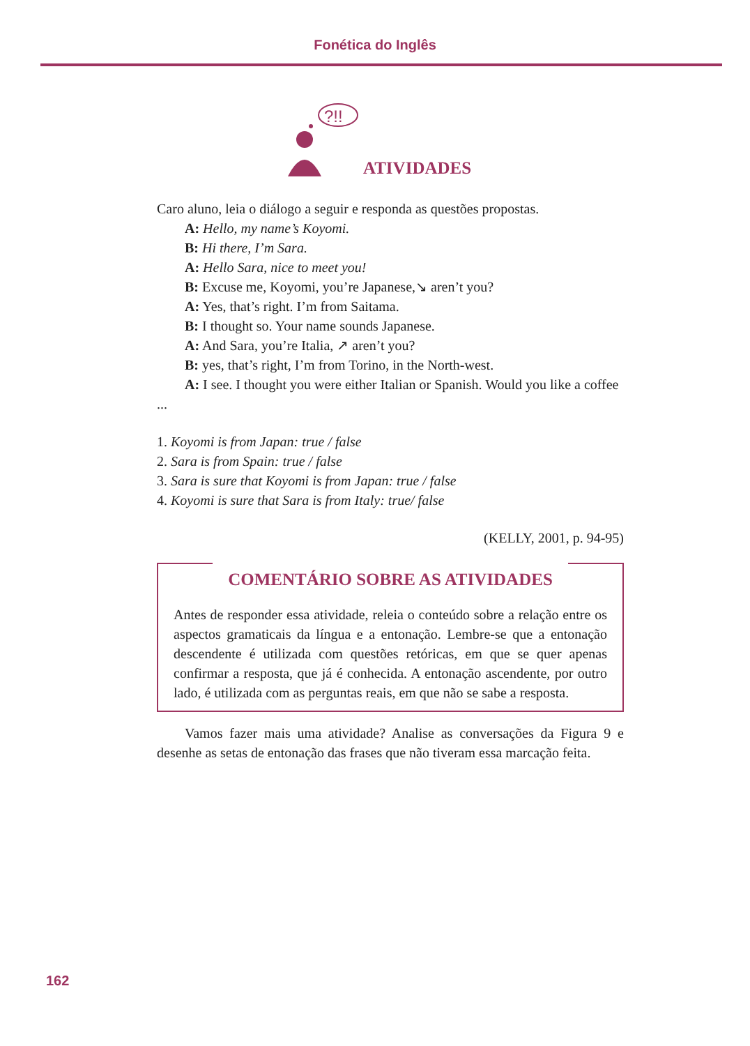Fonética do Inglês
?!!
ATIVIDADES
Caro aluno, leia o diálogo a seguir e responda as questões propostas.
A: Hello, my name’s Koyomi.
B: Hi there, I’m Sara.
A: Hello Sara, nice to meet you!
B: Excuse me, Koyomi, you’re Japanese,↘ aren’t you?
A: Yes, that’s right. I’m from Saitama.
B: I thought so. Your name sounds Japanese.
A: And Sara, you’re Italia, ↗ aren’t you?
B: yes, that’s right, I’m from Torino, in the North-west.
A: I see. I thought you were either Italian or Spanish. Would you like a coffee ...
1. Koyomi is from Japan: true / false
2. Sara is from Spain: true / false
3. Sara is sure that Koyomi is from Japan: true / false
4. Koyomi is sure that Sara is from Italy: true/ false
(KELLY, 2001, p. 94-95)
COMENTÁRIO SOBRE AS ATIVIDADES
Antes de responder essa atividade, releia o conteúdo sobre a relação entre os aspectos gramaticais da língua e a entonação. Lembre-se que a entonação descendente é utilizada com questões retóricas, em que se quer apenas confirmar a resposta, que já é conhecida. A entonação ascendente, por outro lado, é utilizada com as perguntas reais, em que não se sabe a resposta.
Vamos fazer mais uma atividade? Analise as conversações da Figura 9 e desenhe as setas de entonação das frases que não tiveram essa marcação feita.
162